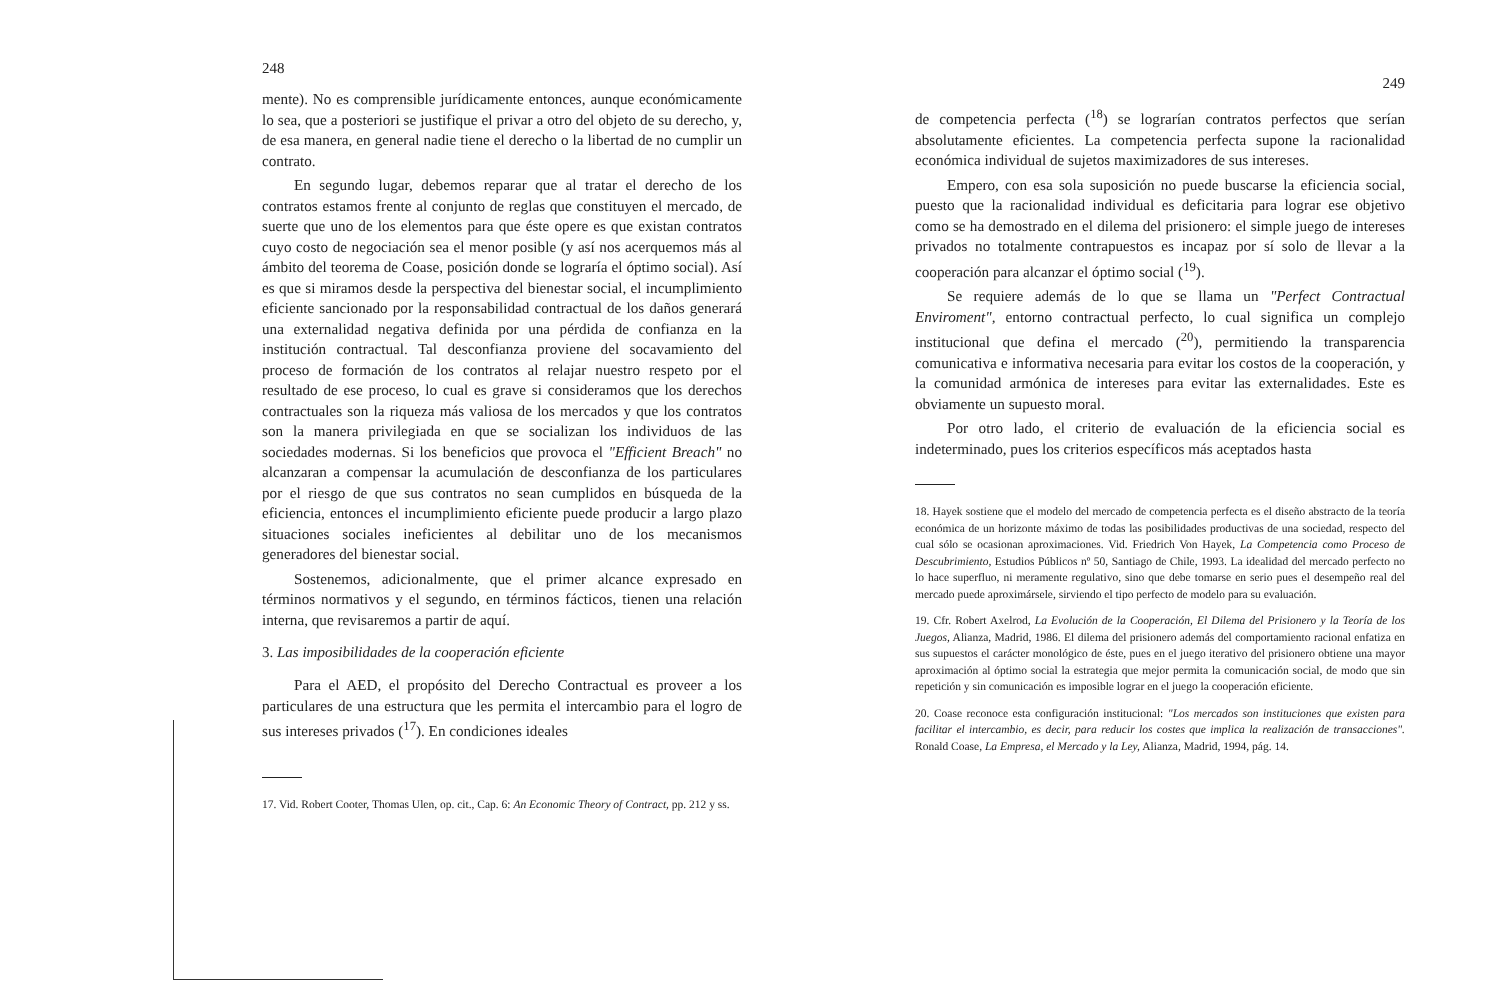248
mente). No es comprensible jurídicamente entonces, aunque económicamente lo sea, que a posteriori se justifique el privar a otro del objeto de su derecho, y, de esa manera, en general nadie tiene el derecho o la libertad de no cumplir un contrato.
En segundo lugar, debemos reparar que al tratar el derecho de los contratos estamos frente al conjunto de reglas que constituyen el mercado, de suerte que uno de los elementos para que éste opere es que existan contratos cuyo costo de negociación sea el menor posible (y así nos acerquemos más al ámbito del teorema de Coase, posición donde se lograría el óptimo social). Así es que si miramos desde la perspectiva del bienestar social, el incumplimiento eficiente sancionado por la responsabilidad contractual de los daños generará una externalidad negativa definida por una pérdida de confianza en la institución contractual. Tal desconfianza proviene del socavamiento del proceso de formación de los contratos al relajar nuestro respeto por el resultado de ese proceso, lo cual es grave si consideramos que los derechos contractuales son la riqueza más valiosa de los mercados y que los contratos son la manera privilegiada en que se socializan los individuos de las sociedades modernas. Si los beneficios que provoca el "Efficient Breach" no alcanzaran a compensar la acumulación de desconfianza de los particulares por el riesgo de que sus contratos no sean cumplidos en búsqueda de la eficiencia, entonces el incumplimiento eficiente puede producir a largo plazo situaciones sociales ineficientes al debilitar uno de los mecanismos generadores del bienestar social.
Sostenemos, adicionalmente, que el primer alcance expresado en términos normativos y el segundo, en términos fácticos, tienen una relación interna, que revisaremos a partir de aquí.
3. Las imposibilidades de la cooperación eficiente
Para el AED, el propósito del Derecho Contractual es proveer a los particulares de una estructura que les permita el intercambio para el logro de sus intereses privados (<sup>17</sup>). En condiciones ideales
17. Vid. Robert Cooter, Thomas Ulen, op. cit., Cap. 6: An Economic Theory of Contract, pp. 212 y ss.
249
de competencia perfecta (<sup>18</sup>) se lograrían contratos perfectos que serían absolutamente eficientes. La competencia perfecta supone la racionalidad económica individual de sujetos maximizadores de sus intereses.
Empero, con esa sola suposición no puede buscarse la eficiencia social, puesto que la racionalidad individual es deficitaria para lograr ese objetivo como se ha demostrado en el dilema del prisionero: el simple juego de intereses privados no totalmente contrapuestos es incapaz por sí solo de llevar a la cooperación para alcanzar el óptimo social (<sup>19</sup>).
Se requiere además de lo que se llama un "Perfect Contractual Enviroment", entorno contractual perfecto, lo cual significa un complejo institucional que defina el mercado (<sup>20</sup>), permitiendo la transparencia comunicativa e informativa necesaria para evitar los costos de la cooperación, y la comunidad armónica de intereses para evitar las externalidades. Este es obviamente un supuesto moral.
Por otro lado, el criterio de evaluación de la eficiencia social es indeterminado, pues los criterios específicos más aceptados hasta
18. Hayek sostiene que el modelo del mercado de competencia perfecta es el diseño abstracto de la teoría económica de un horizonte máximo de todas las posibilidades productivas de una sociedad, respecto del cual sólo se ocasionan aproximaciones. Vid. Friedrich Von Hayek, La Competencia como Proceso de Descubrimiento, Estudios Públicos nº 50, Santiago de Chile, 1993. La idealidad del mercado perfecto no lo hace superfluo, ni meramente regulativo, sino que debe tomarse en serio pues el desempeño real del mercado puede aproximársele, sirviendo el tipo perfecto de modelo para su evaluación.
19. Cfr. Robert Axelrod, La Evolución de la Cooperación, El Dilema del Prisionero y la Teoría de los Juegos, Alianza, Madrid, 1986. El dilema del prisionero además del comportamiento racional enfatiza en sus supuestos el carácter monológico de éste, pues en el juego iterativo del prisionero obtiene una mayor aproximación al óptimo social la estrategia que mejor permita la comunicación social, de modo que sin repetición y sin comunicación es imposible lograr en el juego la cooperación eficiente.
20. Coase reconoce esta configuración institucional: "Los mercados son instituciones que existen para facilitar el intercambio, es decir, para reducir los costes que implica la realización de transacciones". Ronald Coase, La Empresa, el Mercado y la Ley, Alianza, Madrid, 1994, pág. 14.